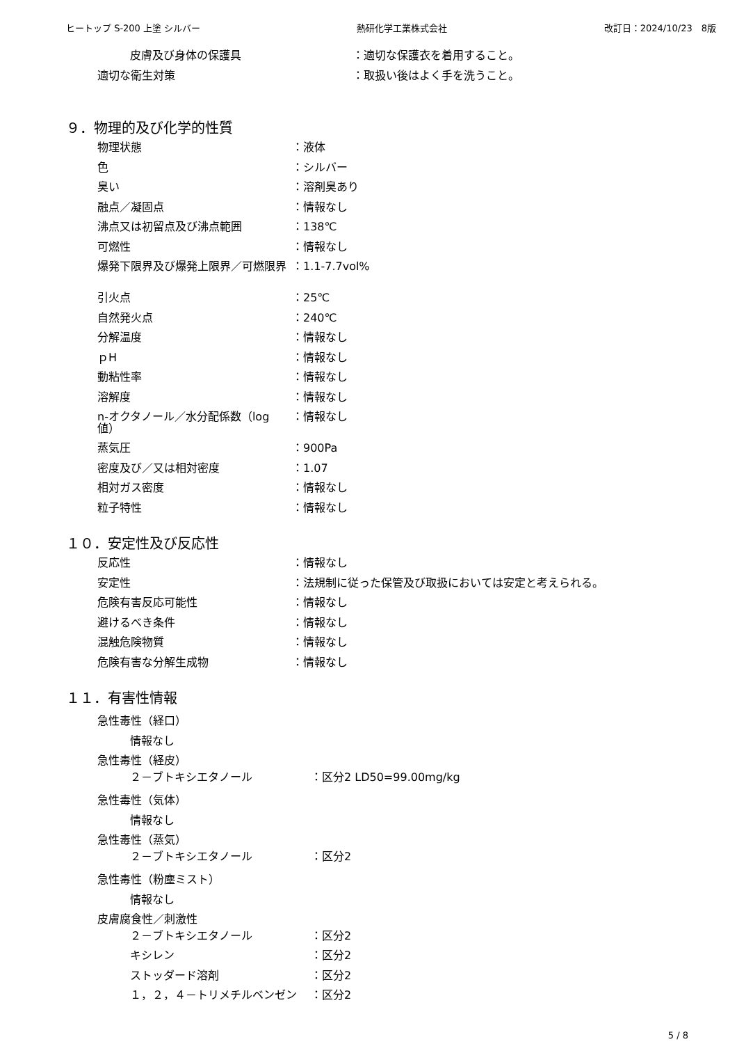ヒートップ S-200 上塗 シルバー 熱研化学工業株式会社 改訂日：2024/10/23　8版
皮膚及び身体の保護具 ：適切な保護衣を着用すること。
適切な衛生対策 ：取扱い後はよく手を洗うこと。
９．物理的及び化学的性質
物理状態 ：液体
色 ：シルバー
臭い ：溶剤臭あり
融点／凝固点 ：情報なし
沸点又は初留点及び沸点範囲 ：138℃
可燃性 ：情報なし
爆発下限界及び爆発上限界／可燃限界 ：1.1-7.7vol%
引火点 ：25℃
自然発火点 ：240℃
分解温度 ：情報なし
ｐH ：情報なし
動粘性率 ：情報なし
溶解度 ：情報なし
n-オクタノール／水分配係数（log 値）
：情報なし
蒸気圧 ：900Pa
密度及び／又は相対密度 ：1.07
相対ガス密度 ：情報なし
粒子特性 ：情報なし
１０．安定性及び反応性
反応性 ：情報なし
安定性 ：法規制に従った保管及び取扱においては安定と考えられる。
危険有害反応可能性 ：情報なし
避けるべき条件 ：情報なし
混触危険物質 ：情報なし
危険有害な分解生成物 ：情報なし
１１．有害性情報
急性毒性（経口）
情報なし
急性毒性（経皮）
２－ブトキシエタノール ：区分2 LD50=99.00mg/kg
急性毒性（気体）
情報なし
急性毒性（蒸気）
２－ブトキシエタノール ：区分2
急性毒性（粉塵ミスト）
情報なし
皮膚腐食性／刺激性
２－ブトキシエタノール ：区分2
キシレン ：区分2
ストッダード溶剤 ：区分2
１，２，４－トリメチルベンゼン ：区分2
5 / 8